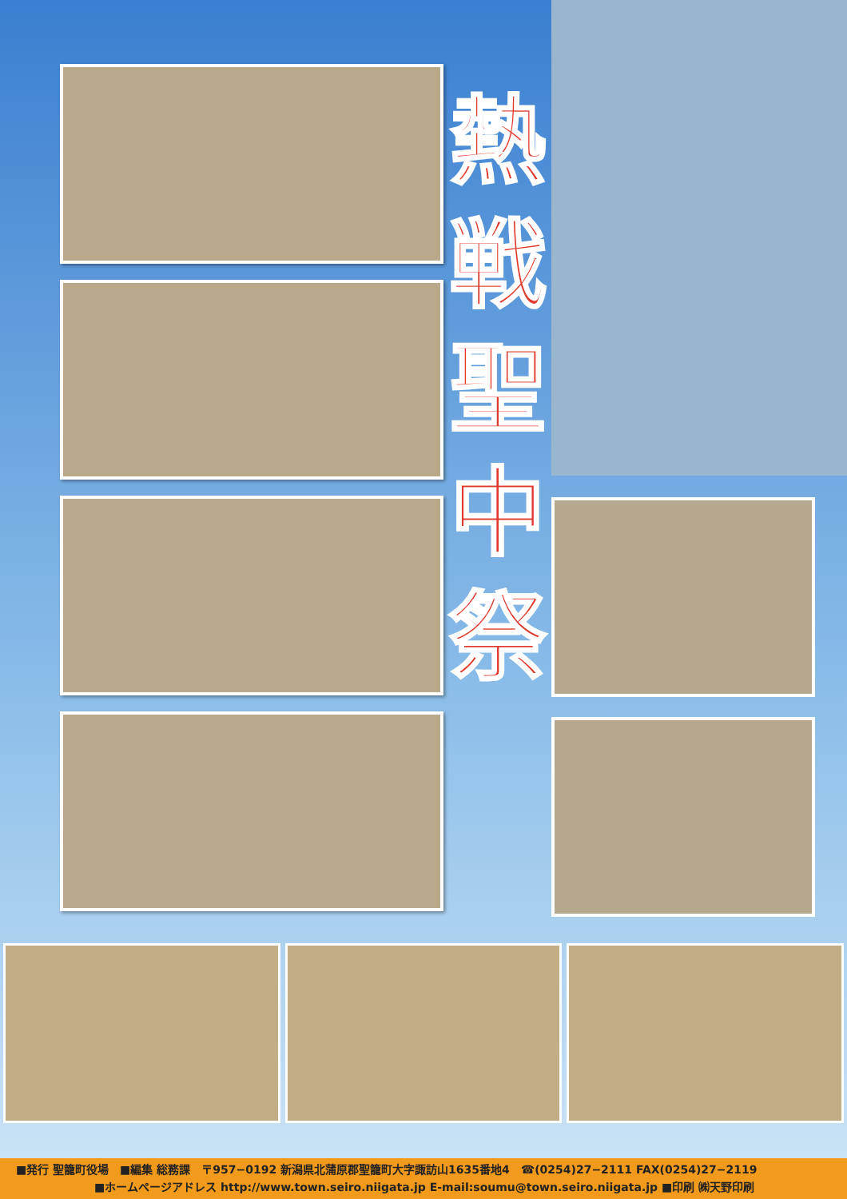熱戦聖中祭
■発行 聖籠町役場　■編集 総務課　〒957−0192 新潟県北蒲原郡聖籠町大字諏訪山1635番地4　☎(0254)27−2111 FAX(0254)27−2119
　　　　　　　■ホームページアドレス http://www.town.seiro.niigata.jp E-mail:soumu@town.seiro.niigata.jp ■印刷 ㈱天野印刷